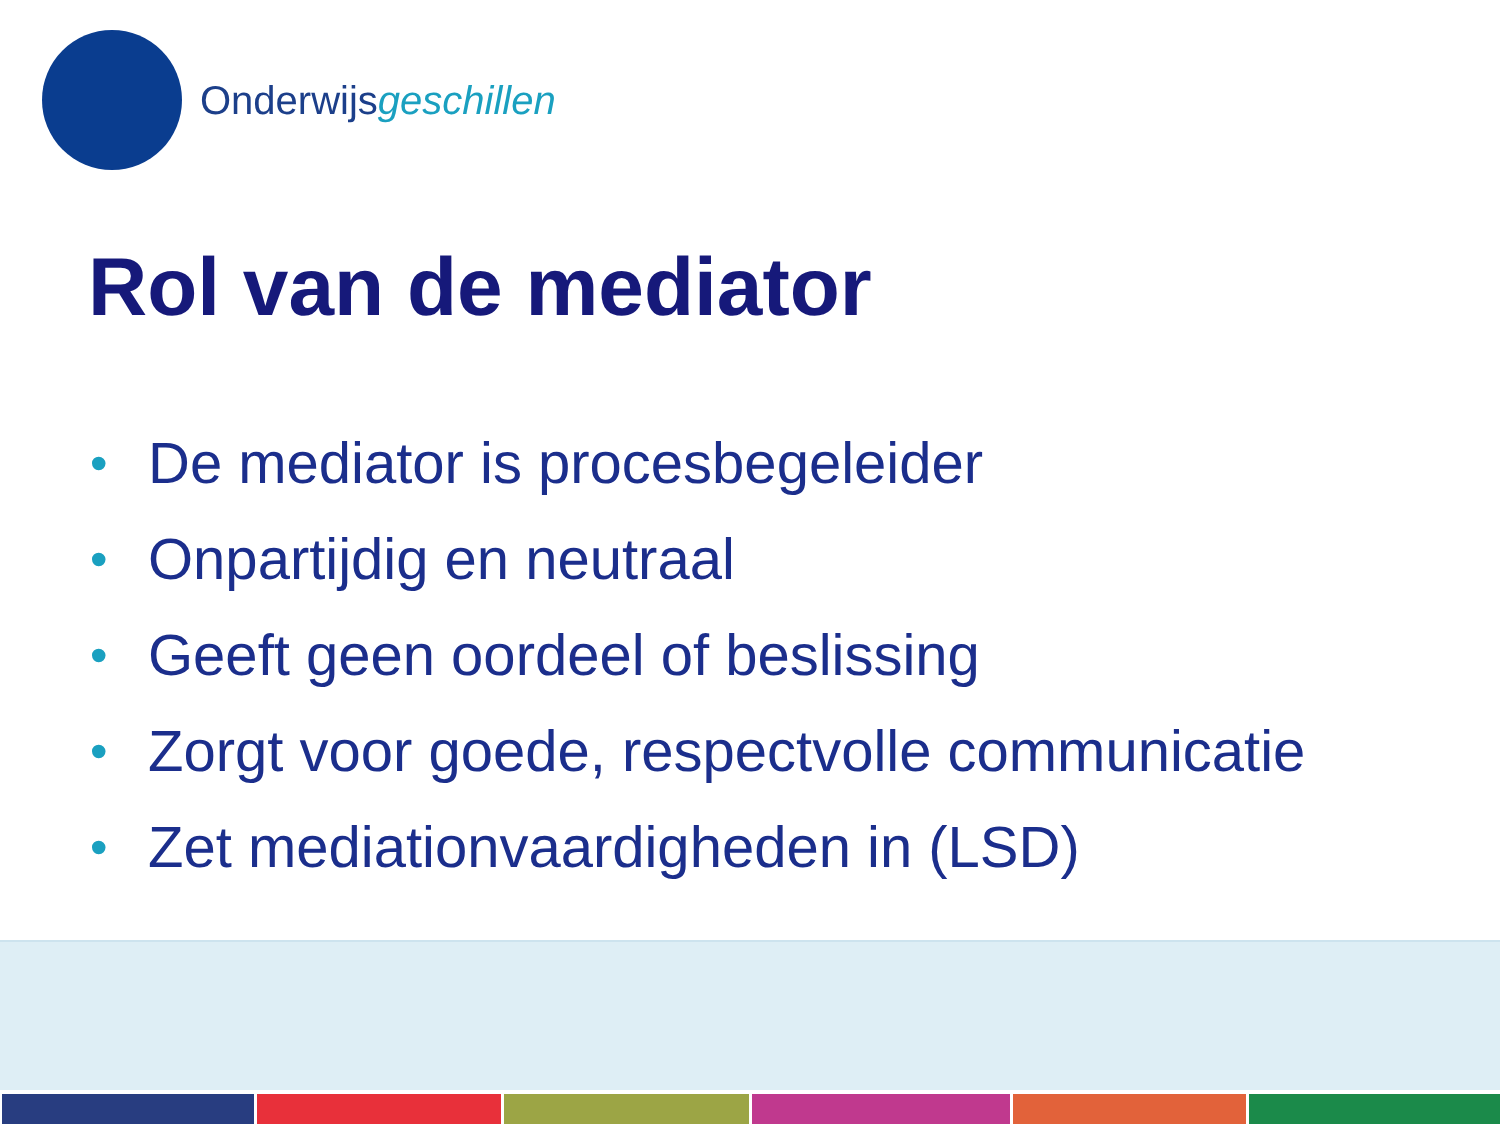Onderwijsgeschillen
Rol van de mediator
• De mediator is procesbegeleider
• Onpartijdig en neutraal
• Geeft geen oordeel of beslissing
• Zorgt voor goede, respectvolle communicatie
• Zet mediationvaardigheden in (LSD)